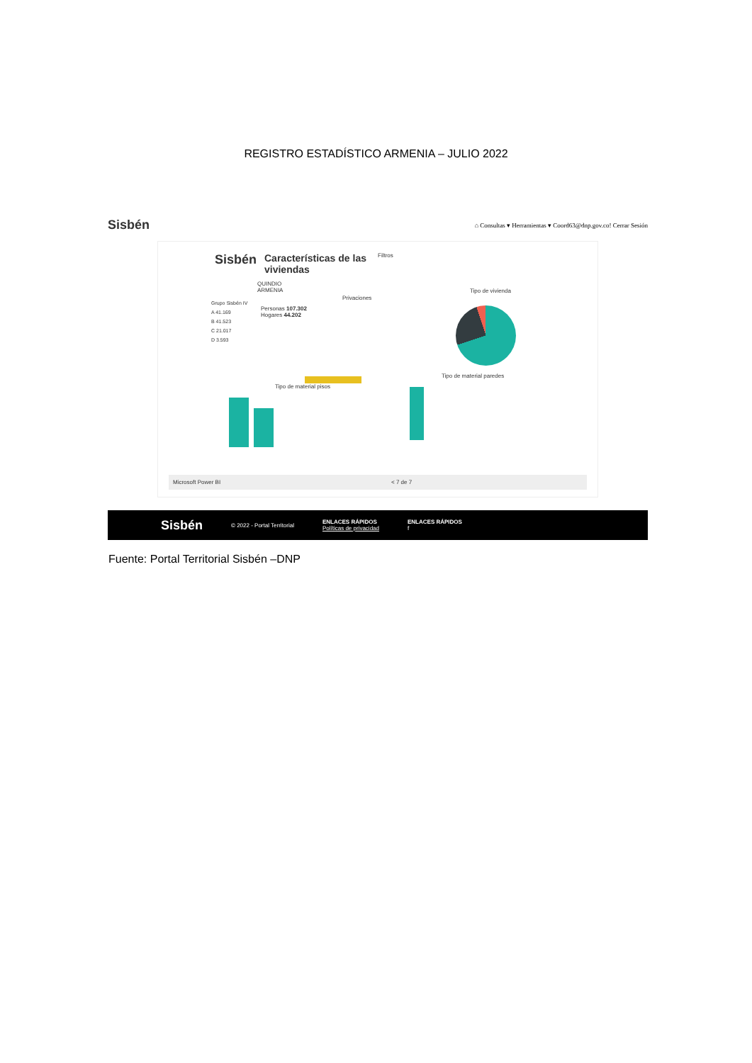REGISTRO ESTADÍSTICO ARMENIA – JULIO 2022
Sisbén ⌂ Consultas ▾ Herramientas ▾ Coord63@dnp.gov.co! Cerrar Sesión
Sisbén
Características de las viviendas
Filtros
QUINDIO
ARMENIA
Grupo Sisbén IV
A 41.169
B 41.523
C 21.017
D 3.593
Personas 107.302
Hogares 44.202
Privaciones
Tipo de vivienda
Tipo de material pisos
Tipo de material paredes
Microsoft Power BI < 7 de 7
Sisbén © 2022 - Portal Territorial ENLACES RÁPIDOS
Políticas de privacidad ENLACES RÁPIDOS
f
Fuente: Portal Territorial Sisbén –DNP